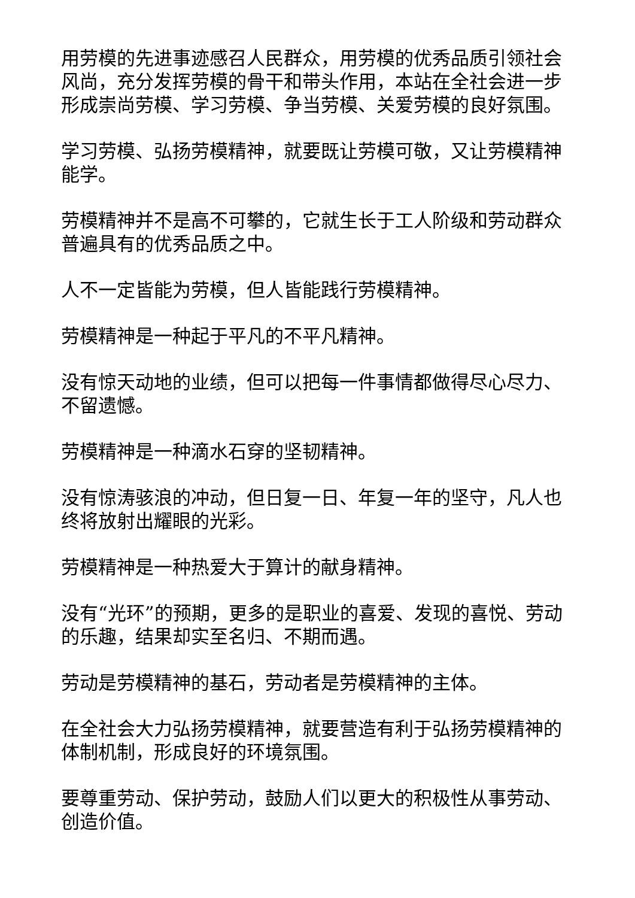用劳模的先进事迹感召人民群众，用劳模的优秀品质引领社会风尚，充分发挥劳模的骨干和带头作用，本站在全社会进一步形成崇尚劳模、学习劳模、争当劳模、关爱劳模的良好氛围。
学习劳模、弘扬劳模精神，就要既让劳模可敬，又让劳模精神能学。
劳模精神并不是高不可攀的，它就生长于工人阶级和劳动群众普遍具有的优秀品质之中。
人不一定皆能为劳模，但人皆能践行劳模精神。
劳模精神是一种起于平凡的不平凡精神。
没有惊天动地的业绩，但可以把每一件事情都做得尽心尽力、不留遗憾。
劳模精神是一种滴水石穿的坚韧精神。
没有惊涛骇浪的冲动，但日复一日、年复一年的坚守，凡人也终将放射出耀眼的光彩。
劳模精神是一种热爱大于算计的献身精神。
没有“光环”的预期，更多的是职业的喜爱、发现的喜悦、劳动的乐趣，结果却实至名归、不期而遇。
劳动是劳模精神的基石，劳动者是劳模精神的主体。
在全社会大力弘扬劳模精神，就要营造有利于弘扬劳模精神的体制机制，形成良好的环境氛围。
要尊重劳动、保护劳动，鼓励人们以更大的积极性从事劳动、创造价值。